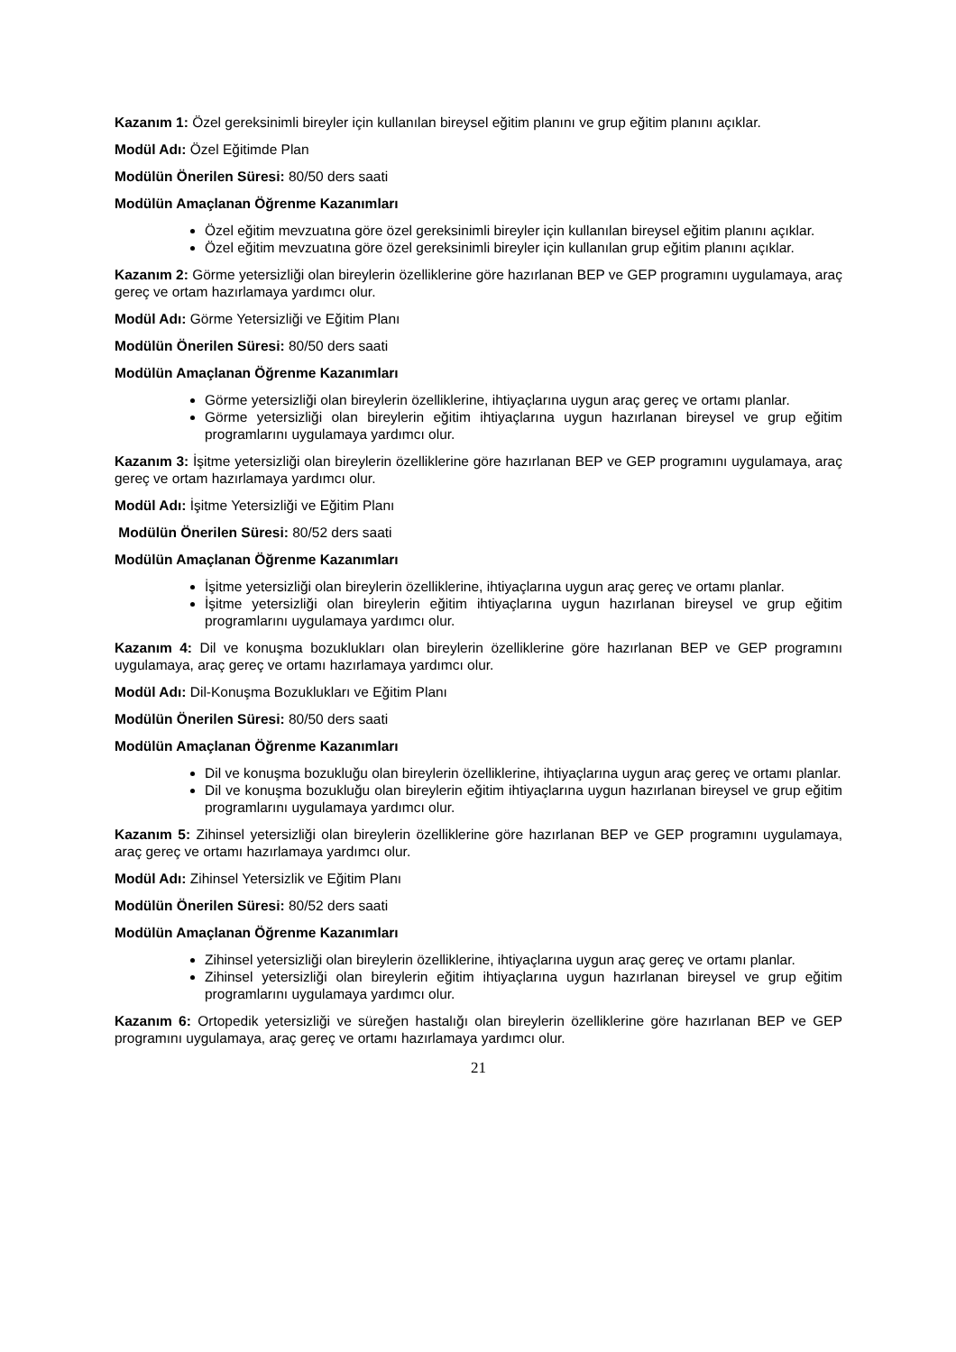Kazanım 1: Özel gereksinimli bireyler için kullanılan bireysel eğitim planını ve grup eğitim planını açıklar.
Modül Adı: Özel Eğitimde Plan
Modülün Önerilen Süresi: 80/50 ders saati
Modülün Amaçlanan Öğrenme Kazanımları
Özel eğitim mevzuatına göre özel gereksinimli bireyler için kullanılan bireysel eğitim planını açıklar.
Özel eğitim mevzuatına göre özel gereksinimli bireyler için kullanılan grup eğitim planını açıklar.
Kazanım 2: Görme yetersizliği olan bireylerin özelliklerine göre hazırlanan BEP ve GEP programını uygulamaya, araç gereç ve ortam hazırlamaya yardımcı olur.
Modül Adı: Görme Yetersizliği ve Eğitim Planı
Modülün Önerilen Süresi: 80/50 ders saati
Modülün Amaçlanan Öğrenme Kazanımları
Görme yetersizliği olan bireylerin özelliklerine, ihtiyaçlarına uygun araç gereç ve ortamı planlar.
Görme yetersizliği olan bireylerin eğitim ihtiyaçlarına uygun hazırlanan bireysel ve grup eğitim programlarını uygulamaya yardımcı olur.
Kazanım 3: İşitme yetersizliği olan bireylerin özelliklerine göre hazırlanan BEP ve GEP programını uygulamaya, araç gereç ve ortam hazırlamaya yardımcı olur.
Modül Adı: İşitme Yetersizliği ve Eğitim Planı
Modülün Önerilen Süresi: 80/52 ders saati
Modülün Amaçlanan Öğrenme Kazanımları
İşitme yetersizliği olan bireylerin özelliklerine, ihtiyaçlarına uygun araç gereç ve ortamı planlar.
İşitme yetersizliği olan bireylerin eğitim ihtiyaçlarına uygun hazırlanan bireysel ve grup eğitim programlarını uygulamaya yardımcı olur.
Kazanım 4: Dil ve konuşma bozuklukları olan bireylerin özelliklerine göre hazırlanan BEP ve GEP programını uygulamaya, araç gereç ve ortamı hazırlamaya yardımcı olur.
Modül Adı: Dil-Konuşma Bozuklukları ve Eğitim Planı
Modülün Önerilen Süresi: 80/50 ders saati
Modülün Amaçlanan Öğrenme Kazanımları
Dil ve konuşma bozukluğu olan bireylerin özelliklerine, ihtiyaçlarına uygun araç gereç ve ortamı planlar.
Dil ve konuşma bozukluğu olan bireylerin eğitim ihtiyaçlarına uygun hazırlanan bireysel ve grup eğitim programlarını uygulamaya yardımcı olur.
Kazanım 5: Zihinsel yetersizliği olan bireylerin özelliklerine göre hazırlanan BEP ve GEP programını uygulamaya, araç gereç ve ortamı hazırlamaya yardımcı olur.
Modül Adı: Zihinsel Yetersizlik ve Eğitim Planı
Modülün Önerilen Süresi: 80/52 ders saati
Modülün Amaçlanan Öğrenme Kazanımları
Zihinsel yetersizliği olan bireylerin özelliklerine, ihtiyaçlarına uygun araç gereç ve ortamı planlar.
Zihinsel yetersizliği olan bireylerin eğitim ihtiyaçlarına uygun hazırlanan bireysel ve grup eğitim programlarını uygulamaya yardımcı olur.
Kazanım 6: Ortopedik yetersizliği ve süreğen hastalığı olan bireylerin özelliklerine göre hazırlanan BEP ve GEP programını uygulamaya, araç gereç ve ortamı hazırlamaya yardımcı olur.
21